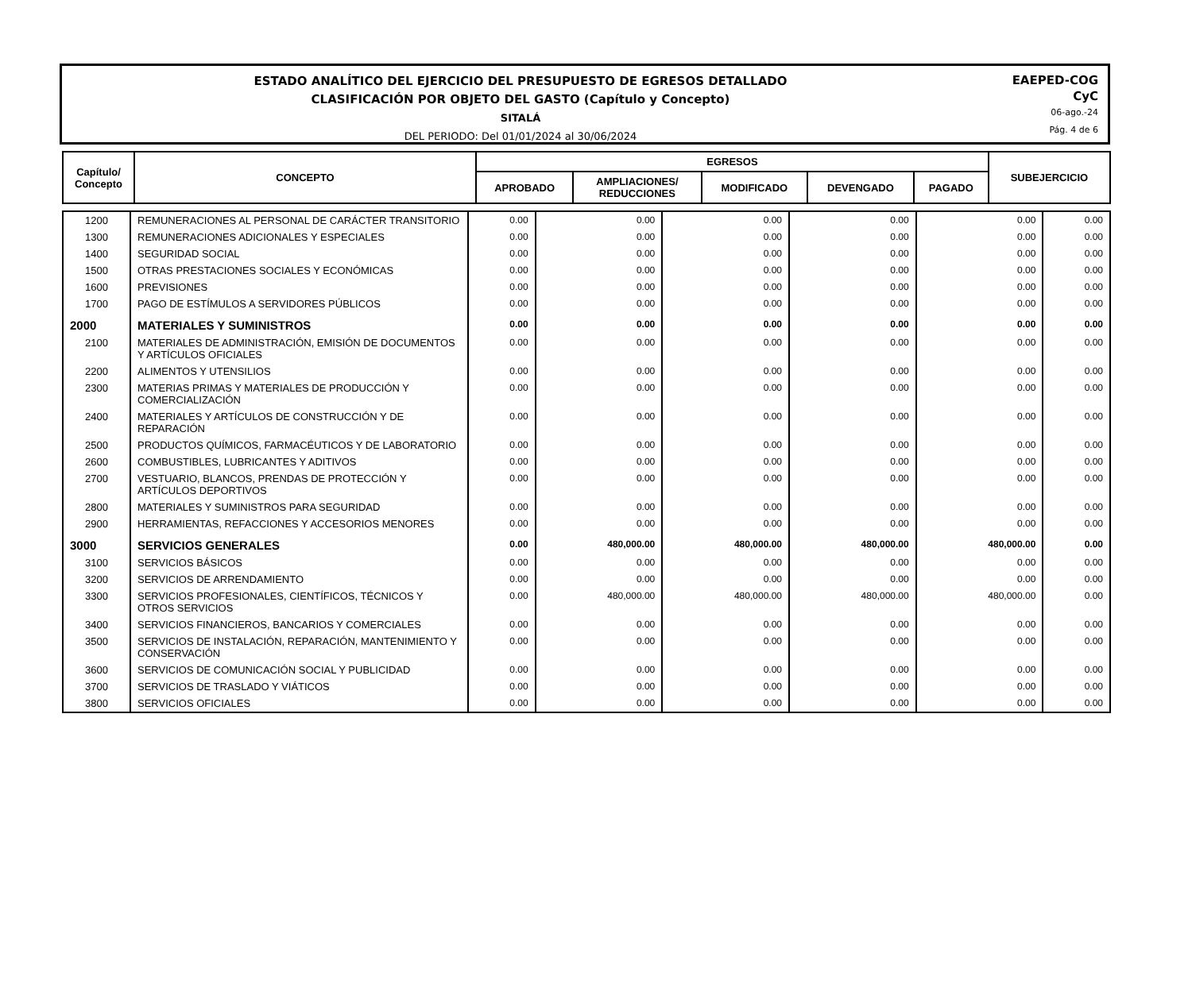ESTADO ANALÍTICO DEL EJERCICIO DEL PRESUPUESTO DE EGRESOS DETALLADO
CLASIFICACIÓN POR OBJETO DEL GASTO (Capítulo y Concepto)
SITALÁ
DEL PERIODO: Del 01/01/2024 al 30/06/2024
EAEPED-COG
CyC
06-ago.-24
Pág. 4 de 6
| Capítulo/ Concepto | CONCEPTO | EGRESOS | | | | | SUBEJERCICIO |
| --- | --- | --- | --- | --- | --- | --- | --- |
| | | APROBADO | AMPLIACIONES/ REDUCCIONES | MODIFICADO | DEVENGADO | PAGADO | |
| 1200 | REMUNERACIONES AL PERSONAL DE CARÁCTER TRANSITORIO | 0.00 | 0.00 | 0.00 | 0.00 | 0.00 | 0.00 |
| 1300 | REMUNERACIONES ADICIONALES Y ESPECIALES | 0.00 | 0.00 | 0.00 | 0.00 | 0.00 | 0.00 |
| 1400 | SEGURIDAD SOCIAL | 0.00 | 0.00 | 0.00 | 0.00 | 0.00 | 0.00 |
| 1500 | OTRAS PRESTACIONES SOCIALES Y ECONÓMICAS | 0.00 | 0.00 | 0.00 | 0.00 | 0.00 | 0.00 |
| 1600 | PREVISIONES | 0.00 | 0.00 | 0.00 | 0.00 | 0.00 | 0.00 |
| 1700 | PAGO DE ESTÍMULOS A SERVIDORES PÚBLICOS | 0.00 | 0.00 | 0.00 | 0.00 | 0.00 | 0.00 |
| 2000 | MATERIALES Y SUMINISTROS | 0.00 | 0.00 | 0.00 | 0.00 | 0.00 | 0.00 |
| 2100 | MATERIALES DE ADMINISTRACIÓN, EMISIÓN DE DOCUMENTOS Y ARTÍCULOS OFICIALES | 0.00 | 0.00 | 0.00 | 0.00 | 0.00 | 0.00 |
| 2200 | ALIMENTOS Y UTENSILIOS | 0.00 | 0.00 | 0.00 | 0.00 | 0.00 | 0.00 |
| 2300 | MATERIAS PRIMAS Y MATERIALES DE PRODUCCIÓN Y COMERCIALIZACIÓN | 0.00 | 0.00 | 0.00 | 0.00 | 0.00 | 0.00 |
| 2400 | MATERIALES Y ARTÍCULOS DE CONSTRUCCIÓN Y DE REPARACIÓN | 0.00 | 0.00 | 0.00 | 0.00 | 0.00 | 0.00 |
| 2500 | PRODUCTOS QUÍMICOS, FARMACÉUTICOS Y DE LABORATORIO | 0.00 | 0.00 | 0.00 | 0.00 | 0.00 | 0.00 |
| 2600 | COMBUSTIBLES, LUBRICANTES Y ADITIVOS | 0.00 | 0.00 | 0.00 | 0.00 | 0.00 | 0.00 |
| 2700 | VESTUARIO, BLANCOS, PRENDAS DE PROTECCIÓN Y ARTÍCULOS DEPORTIVOS | 0.00 | 0.00 | 0.00 | 0.00 | 0.00 | 0.00 |
| 2800 | MATERIALES Y SUMINISTROS PARA SEGURIDAD | 0.00 | 0.00 | 0.00 | 0.00 | 0.00 | 0.00 |
| 2900 | HERRAMIENTAS, REFACCIONES Y ACCESORIOS MENORES | 0.00 | 0.00 | 0.00 | 0.00 | 0.00 | 0.00 |
| 3000 | SERVICIOS GENERALES | 0.00 | 480,000.00 | 480,000.00 | 480,000.00 | 480,000.00 | 0.00 |
| 3100 | SERVICIOS BÁSICOS | 0.00 | 0.00 | 0.00 | 0.00 | 0.00 | 0.00 |
| 3200 | SERVICIOS DE ARRENDAMIENTO | 0.00 | 0.00 | 0.00 | 0.00 | 0.00 | 0.00 |
| 3300 | SERVICIOS PROFESIONALES, CIENTÍFICOS, TÉCNICOS Y OTROS SERVICIOS | 0.00 | 480,000.00 | 480,000.00 | 480,000.00 | 480,000.00 | 0.00 |
| 3400 | SERVICIOS FINANCIEROS, BANCARIOS Y COMERCIALES | 0.00 | 0.00 | 0.00 | 0.00 | 0.00 | 0.00 |
| 3500 | SERVICIOS DE INSTALACIÓN, REPARACIÓN, MANTENIMIENTO Y CONSERVACIÓN | 0.00 | 0.00 | 0.00 | 0.00 | 0.00 | 0.00 |
| 3600 | SERVICIOS DE COMUNICACIÓN SOCIAL Y PUBLICIDAD | 0.00 | 0.00 | 0.00 | 0.00 | 0.00 | 0.00 |
| 3700 | SERVICIOS DE TRASLADO Y VIÁTICOS | 0.00 | 0.00 | 0.00 | 0.00 | 0.00 | 0.00 |
| 3800 | SERVICIOS OFICIALES | 0.00 | 0.00 | 0.00 | 0.00 | 0.00 | 0.00 |